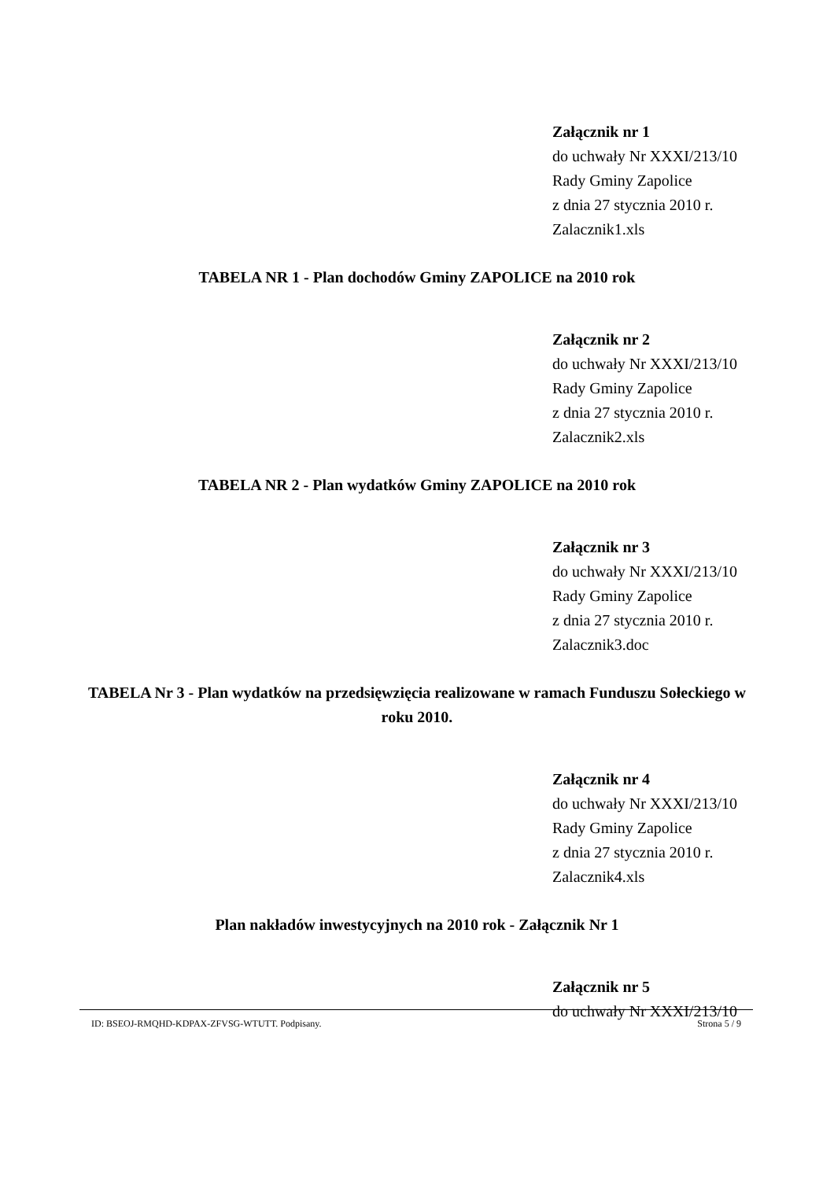Załącznik nr 1
do uchwały Nr XXXI/213/10
Rady Gminy Zapolice
z dnia 27 stycznia 2010 r.
Zalacznik1.xls
TABELA NR 1 - Plan dochodów Gminy ZAPOLICE na 2010 rok
Załącznik nr 2
do uchwały Nr XXXI/213/10
Rady Gminy Zapolice
z dnia 27 stycznia 2010 r.
Zalacznik2.xls
TABELA NR 2 - Plan wydatków Gminy ZAPOLICE na 2010 rok
Załącznik nr 3
do uchwały Nr XXXI/213/10
Rady Gminy Zapolice
z dnia 27 stycznia 2010 r.
Zalacznik3.doc
TABELA Nr 3 - Plan wydatków na przedsięwzięcia realizowane w ramach Funduszu Sołeckiego w roku 2010.
Załącznik nr 4
do uchwały Nr XXXI/213/10
Rady Gminy Zapolice
z dnia 27 stycznia 2010 r.
Zalacznik4.xls
Plan nakładów inwestycyjnych na 2010 rok - Załącznik Nr 1
Załącznik nr 5
do uchwały Nr XXXI/213/10
ID: BSEOJ-RMQHD-KDPAX-ZFVSG-WTUTT. Podpisany. Strona 5 / 9